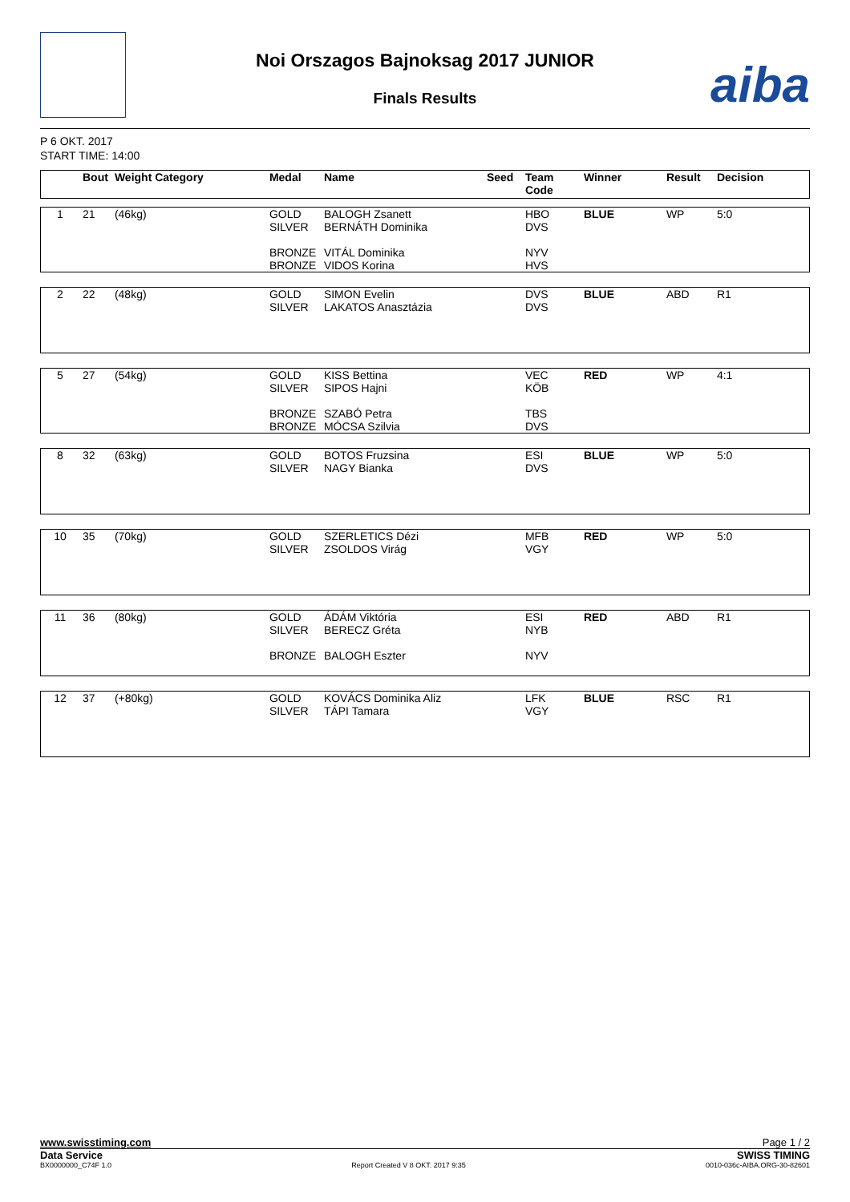Noi Orszagos Bajnoksag 2017 JUNIOR
Finals Results aiba
P 6 OKT. 2017
START TIME: 14:00
| | Bout | Weight Category | Medal | Name | Seed | Team Code | Winner | Result | Decision |
| --- | --- | --- | --- | --- | --- | --- | --- | --- | --- |
| 1 | 21 | (46kg) | GOLD SILVER BRONZE BRONZE | BALOGH Zsanett BERNÁTH Dominika VITÁL Dominika VIDOS Korina | | HBO DVS NYV HVS | BLUE | WP | 5:0 |
| 2 | 22 | (48kg) | GOLD SILVER | SIMON Evelin LAKATOS Anasztázia | | DVS DVS | BLUE | ABD | R1 |
| 5 | 27 | (54kg) | GOLD SILVER BRONZE BRONZE | KISS Bettina SIPOS Hajni SZABÓ Petra MÓCSA Szilvia | | VEC KÖB TBS DVS | RED | WP | 4:1 |
| 8 | 32 | (63kg) | GOLD SILVER | BOTOS Fruzsina NAGY Bianka | | ESI DVS | BLUE | WP | 5:0 |
| 10 | 35 | (70kg) | GOLD SILVER | SZERLETICS Dézi ZSOLDOS Virág | | MFB VGY | RED | WP | 5:0 |
| 11 | 36 | (80kg) | GOLD SILVER BRONZE | ÁDÁM Viktória BERECZ Gréta BALOGH Eszter | | ESI NYB NYV | RED | ABD | R1 |
| 12 | 37 | (+80kg) | GOLD SILVER | KOVÁCS Dominika Aliz TÁPI Tamara | | LFK VGY | BLUE | RSC | R1 |
www.swisstiming.com Page 1 / 2
Data Service SWISS TIMING
BX0000000_C74F 1.0 Report Created V 8 OKT. 2017 9:35 0010-036c-AIBA.ORG-30-82601